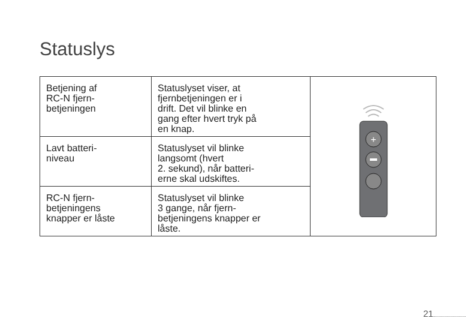Statuslys
| Betjening af RC-N fjern- betjeningen | Statuslyset viser, at fjernbetjeningen er i drift. Det vil blinke en gang efter hvert tryk på en knap. | + |
| Lavt batteri- niveau | Statuslyset vil blinke langsomt (hvert 2. sekund), når batteri- erne skal udskiftes. | |
| RC-N fjern- betjeningens knapper er låste | Statuslyset vil blinke 3 gange, når fjern- betjeningens knapper er låste. | |
21